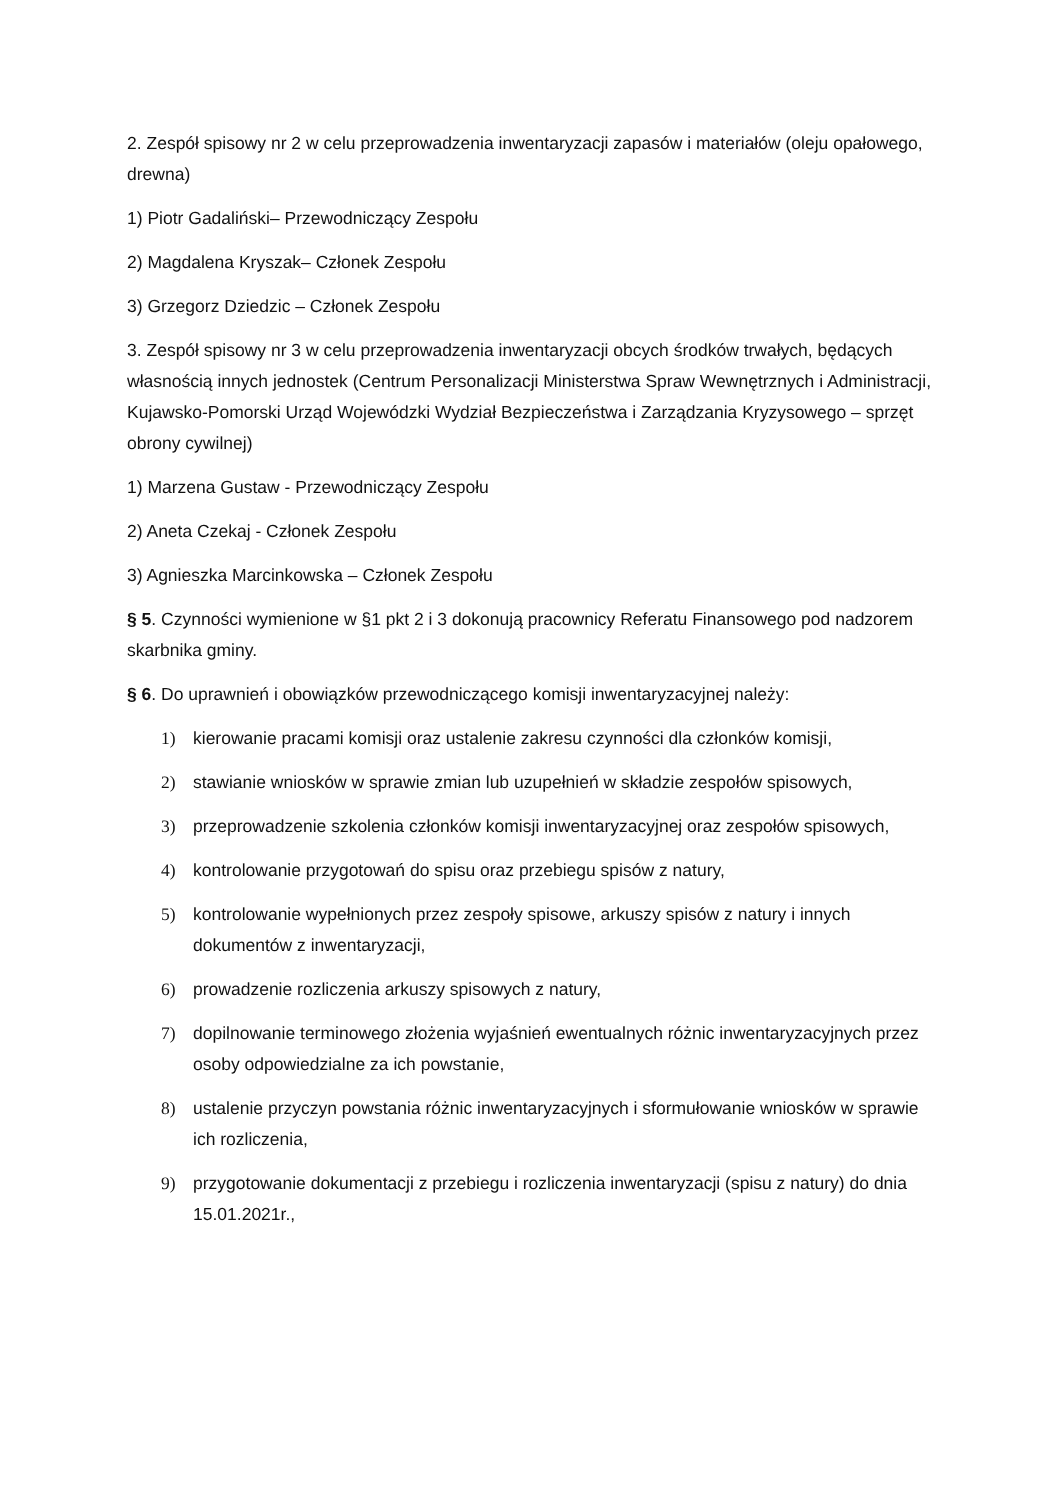2. Zespół spisowy nr 2 w celu przeprowadzenia inwentaryzacji zapasów i materiałów (oleju opałowego, drewna)
1) Piotr Gadaliński– Przewodniczący Zespołu
2) Magdalena Kryszak– Członek Zespołu
3) Grzegorz Dziedzic – Członek Zespołu
3. Zespół spisowy nr 3 w celu przeprowadzenia inwentaryzacji obcych środków trwałych, będących własnością innych jednostek (Centrum Personalizacji Ministerstwa Spraw Wewnętrznych i Administracji, Kujawsko-Pomorski Urząd Wojewódzki Wydział Bezpieczeństwa i Zarządzania Kryzysowego – sprzęt obrony cywilnej)
1) Marzena Gustaw - Przewodniczący Zespołu
2) Aneta Czekaj - Członek Zespołu
3) Agnieszka Marcinkowska – Członek Zespołu
§ 5. Czynności wymienione w §1 pkt 2 i 3 dokonują pracownicy Referatu Finansowego pod nadzorem skarbnika gminy.
§ 6. Do uprawnień i obowiązków przewodniczącego komisji inwentaryzacyjnej należy:
1) kierowanie pracami komisji oraz ustalenie zakresu czynności dla członków komisji,
2) stawianie wniosków w sprawie zmian lub uzupełnień w składzie zespołów spisowych,
3) przeprowadzenie szkolenia członków komisji inwentaryzacyjnej oraz zespołów spisowych,
4) kontrolowanie przygotowań do spisu oraz przebiegu spisów z natury,
5) kontrolowanie wypełnionych przez zespoły spisowe, arkuszy spisów z natury i innych dokumentów z inwentaryzacji,
6) prowadzenie rozliczenia arkuszy spisowych z natury,
7) dopilnowanie terminowego złożenia wyjaśnień ewentualnych różnic inwentaryzacyjnych przez osoby odpowiedzialne za ich powstanie,
8) ustalenie przyczyn powstania różnic inwentaryzacyjnych i sformułowanie wniosków w sprawie ich rozliczenia,
9) przygotowanie dokumentacji z przebiegu i rozliczenia inwentaryzacji (spisu z natury) do dnia 15.01.2021r.,